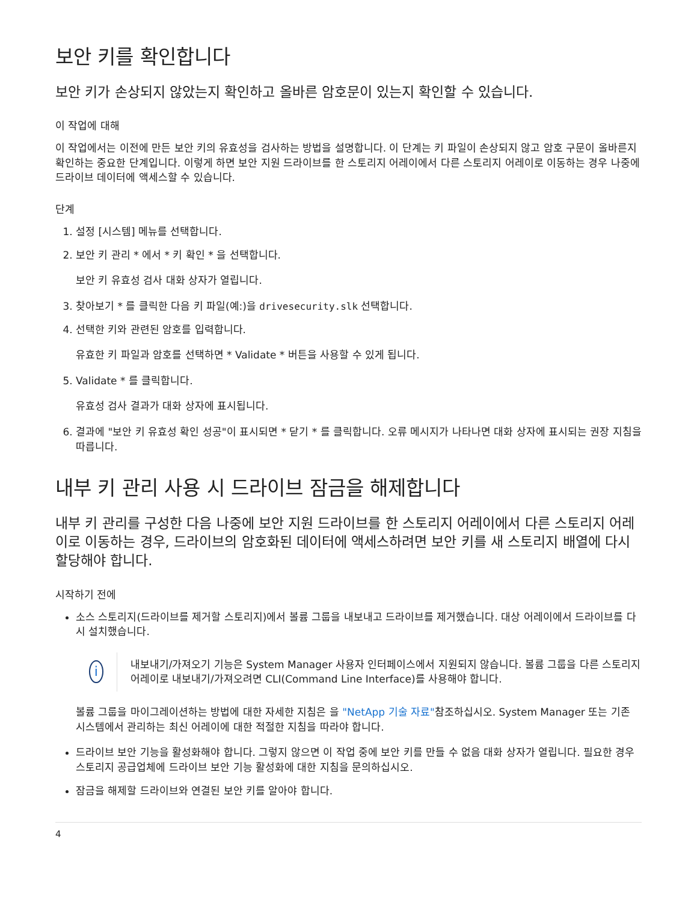보안 키를 확인합니다
보안 키가 손상되지 않았는지 확인하고 올바른 암호문이 있는지 확인할 수 있습니다.
이 작업에 대해
이 작업에서는 이전에 만든 보안 키의 유효성을 검사하는 방법을 설명합니다. 이 단계는 키 파일이 손상되지 않고 암호 구문이 올바른지 확인하는 중요한 단계입니다. 이렇게 하면 보안 지원 드라이브를 한 스토리지 어레이에서 다른 스토리지 어레이로 이동하는 경우 나중에 드라이브 데이터에 액세스할 수 있습니다.
단계
1. 설정 [시스템] 메뉴를 선택합니다.
2. 보안 키 관리 * 에서 * 키 확인 * 을 선택합니다.
보안 키 유효성 검사 대화 상자가 열립니다.
3. 찾아보기 * 를 클릭한 다음 키 파일(예:)을 drivesecurity.slk 선택합니다.
4. 선택한 키와 관련된 암호를 입력합니다.
유효한 키 파일과 암호를 선택하면 * Validate * 버튼을 사용할 수 있게 됩니다.
5. Validate * 를 클릭합니다.
유효성 검사 결과가 대화 상자에 표시됩니다.
6. 결과에 "보안 키 유효성 확인 성공"이 표시되면 * 닫기 * 를 클릭합니다. 오류 메시지가 나타나면 대화 상자에 표시되는 권장 지침을 따릅니다.
내부 키 관리 사용 시 드라이브 잠금을 해제합니다
내부 키 관리를 구성한 다음 나중에 보안 지원 드라이브를 한 스토리지 어레이에서 다른 스토리지 어레이로 이동하는 경우, 드라이브의 암호화된 데이터에 액세스하려면 보안 키를 새 스토리지 배열에 다시 할당해야 합니다.
시작하기 전에
소스 스토리지(드라이브를 제거할 스토리지)에서 볼륨 그룹을 내보내고 드라이브를 제거했습니다. 대상 어레이에서 드라이브를 다시 설치했습니다.
i
내보내기/가져오기 기능은 System Manager 사용자 인터페이스에서 지원되지 않습니다. 볼륨 그룹을 다른 스토리지 어레이로 내보내기/가져오려면 CLI(Command Line Interface)를 사용해야 합니다.
볼륨 그룹을 마이그레이션하는 방법에 대한 자세한 지침은 을 "NetApp 기술 자료"참조하십시오. System Manager 또는 기존 시스템에서 관리하는 최신 어레이에 대한 적절한 지침을 따라야 합니다.
드라이브 보안 기능을 활성화해야 합니다. 그렇지 않으면 이 작업 중에 보안 키를 만들 수 없음 대화 상자가 열립니다. 필요한 경우 스토리지 공급업체에 드라이브 보안 기능 활성화에 대한 지침을 문의하십시오.
잠금을 해제할 드라이브와 연결된 보안 키를 알아야 합니다.
4